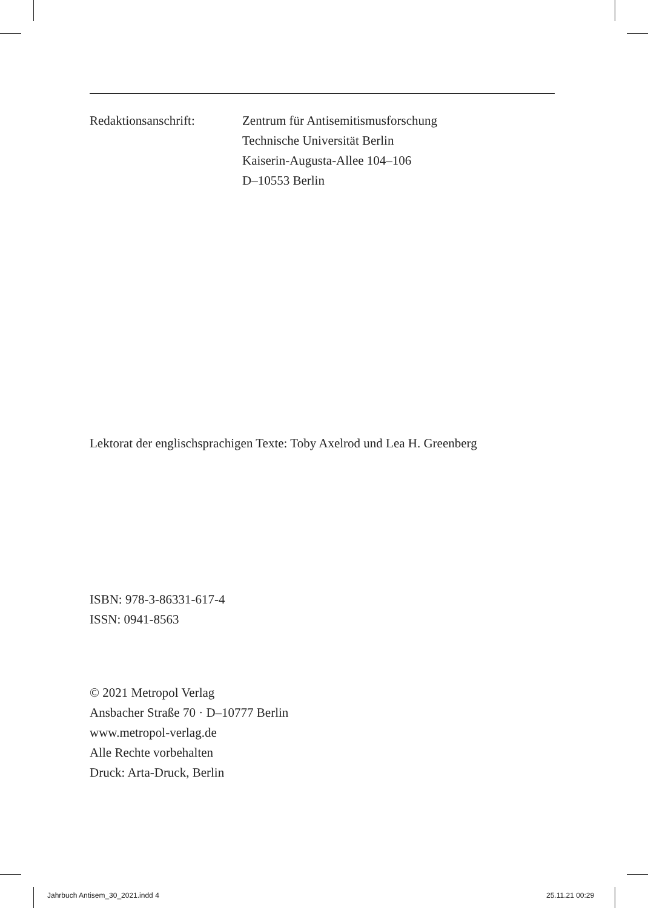Redaktionsanschrift: Zentrum für Antisemitismusforschung
Technische Universität Berlin
Kaiserin-Augusta-Allee 104–106
D–10553 Berlin
Lektorat der englischsprachigen Texte: Toby Axelrod und Lea H. Greenberg
ISBN: 978-3-86331-617-4
ISSN: 0941-8563
© 2021 Metropol Verlag
Ansbacher Straße 70 · D–10777 Berlin
www.metropol-verlag.de
Alle Rechte vorbehalten
Druck: Arta-Druck, Berlin
Jahrbuch Antisem_30_2021.indd 4
25.11.21 00:29